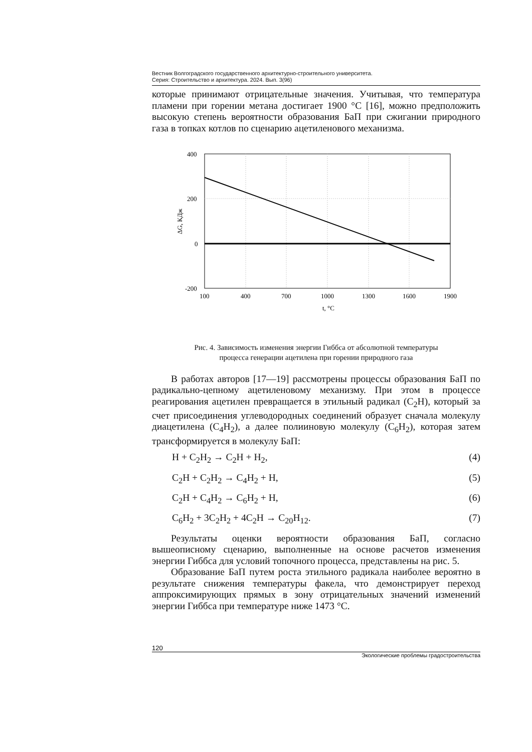Вестник Волгоградского государственного архитектурно-строительного университета.
Серия: Строительство и архитектура. 2024. Вып. 3(96)
которые принимают отрицательные значения. Учитывая, что температура пламени при горении метана достигает 1900 °С [16], можно предположить высокую степень вероятности образования БаП при сжигании природного газа в топках котлов по сценарию ацетиленового механизма.
400
200
0
-200
100
400
700
1000
1300
1600
1900
t, °C
ΔG, КДж
Рис. 4. Зависимость изменения энергии Гиббса от абсолютной температуры
процесса генерации ацетилена при горении природного газа
В работах авторов [17—19] рассмотрены процессы образования БаП по радикально-цепному ацетиленовому механизму. При этом в процессе реагирования ацетилен превращается в этильный радикал (C<sub>2</sub>H), который за счет присоединения углеводородных соединений образует сначала молекулу диацетилена (C<sub>4</sub>H<sub>2</sub>), а далее полииновую молекулу (C<sub>6</sub>H<sub>2</sub>), которая затем трансформируется в молекулу БаП:
H + C<sub>2</sub>H<sub>2</sub> → C<sub>2</sub>H + H<sub>2</sub>, (4)
C<sub>2</sub>H + C<sub>2</sub>H<sub>2</sub> → C<sub>4</sub>H<sub>2</sub> + H, (5)
C<sub>2</sub>H + C<sub>4</sub>H<sub>2</sub> → C<sub>6</sub>H<sub>2</sub> + H, (6)
C<sub>6</sub>H<sub>2</sub> + 3C<sub>2</sub>H<sub>2</sub> + 4C<sub>2</sub>H → C<sub>20</sub>H<sub>12</sub>. (7)
Результаты оценки вероятности образования БаП, согласно вышеописному сценарию, выполненные на основе расчетов изменения энергии Гиббса для условий топочного процесса, представлены на рис. 5.
Образование БаП путем роста этильного радикала наиболее вероятно в результате снижения температуры факела, что демонстрирует переход аппроксимирующих прямых в зону отрицательных значений изменений энергии Гиббса при температуре ниже 1473 °С.
120
Экологические проблемы градостроительства